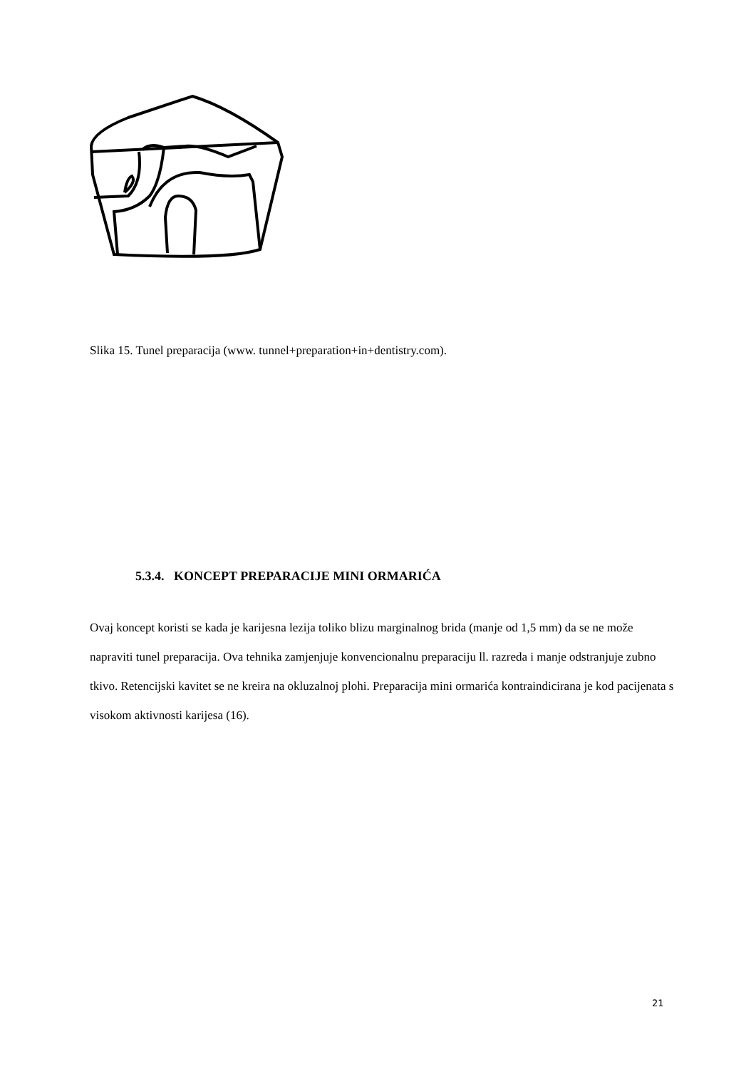Slika 15. Tunel preparacija (www. tunnel+preparation+in+dentistry.com).
5.3.4. KONCEPT PREPARACIJE MINI ORMARIĆA
Ovaj koncept koristi se kada je karijesna lezija toliko blizu marginalnog brida (manje od 1,5 mm) da se ne može napraviti tunel preparacija. Ova tehnika zamjenjuje konvencionalnu preparaciju ll. razreda i manje odstranjuje zubno tkivo. Retencijski kavitet se ne kreira na okluzalnoj plohi. Preparacija mini ormarića kontraindicirana je kod pacijenata s visokom aktivnosti karijesa (16).
21